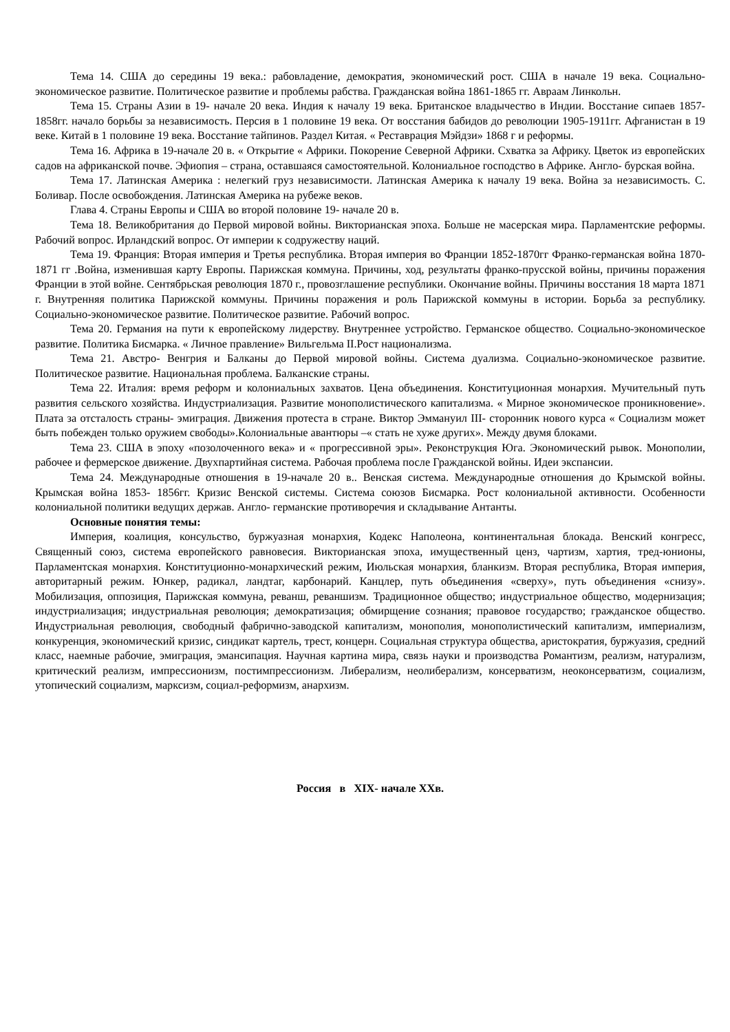Тема 14. США до середины 19 века.: рабовладение, демократия, экономический рост. США в начале 19 века. Социально-экономическое развитие. Политическое развитие и проблемы рабства. Гражданская война 1861-1865 гг. Авраам Линкольн.
Тема 15. Страны Азии в 19- начале 20 века. Индия к началу 19 века. Британское владычество в Индии. Восстание сипаев 1857-1858гг. начало борьбы за независимость. Персия в 1 половине 19 века. От восстания бабидов до революции 1905-1911гг. Афганистан в 19 веке. Китай в 1 половине 19 века. Восстание тайпинов. Раздел Китая. « Реставрация Мэйдзи» 1868 г и реформы.
Тема 16. Африка в 19-начале 20 в. « Открытие « Африки. Покорение Северной Африки. Схватка за Африку. Цветок из европейских садов на африканской почве. Эфиопия – страна, оставшаяся самостоятельной. Колониальное господство в Африке. Англо- бурская война.
Тема 17. Латинская Америка : нелегкий груз независимости. Латинская Америка к началу 19 века. Война за независимость. С. Боливар. После освобождения. Латинская Америка на рубеже веков.
Глава 4. Страны Европы и США во второй половине 19- начале 20 в.
Тема 18. Великобритания до Первой мировой войны. Викторианская эпоха. Больше не масерская мира. Парламентские реформы. Рабочий вопрос. Ирландский вопрос. От империи к содружеству наций.
Тема 19. Франция: Вторая империя и Третья республика. Вторая империя во Франции 1852-1870гг Франко-германская война 1870-1871 гг .Война, изменившая карту Европы. Парижская коммуна. Причины, ход, результаты франко-прусской войны, причины поражения Франции в этой войне. Сентябрьская революция 1870 г., провозглашение республики. Окончание войны. Причины восстания 18 марта 1871 г. Внутренняя политика Парижской коммуны. Причины поражения и роль Парижской коммуны в истории. Борьба за республику. Социально-экономическое развитие. Политическое развитие. Рабочий вопрос.
Тема 20. Германия на пути к европейскому лидерству. Внутреннее устройство. Германское общество. Социально-экономическое развитие. Политика Бисмарка. « Личное правление» Вильгельма II.Рост национализма.
Тема 21. Австро- Венгрия и Балканы до Первой мировой войны. Система дуализма. Социально-экономическое развитие. Политическое развитие. Национальная проблема. Балканские страны.
Тема 22. Италия: время реформ и колониальных захватов. Цена объединения. Конституционная монархия. Мучительный путь развития сельского хозяйства. Индустриализация. Развитие монополистического капитализма. « Мирное экономическое проникновение». Плата за отсталость страны- эмиграция. Движения протеста в стране. Виктор Эммануил III- сторонник нового курса « Социализм может быть побежден только оружием свободы».Колониальные авантюры –« стать не хуже других». Между двумя блоками.
Тема 23. США в эпоху «позолоченного века» и « прогрессивной эры». Реконструкция Юга. Экономический рывок. Монополии, рабочее и фермерское движение. Двухпартийная система. Рабочая проблема после Гражданской войны. Идеи экспансии.
Тема 24. Международные отношения в 19-начале 20 в.. Венская система. Международные отношения до Крымской войны. Крымская война 1853- 1856гг. Кризис Венской системы. Система союзов Бисмарка. Рост колониальной активности. Особенности колониальной политики ведущих держав. Англо- германские противоречия и складывание Антанты.
Основные понятия темы:
Империя, коалиция, консульство, буржуазная монархия, Кодекс Наполеона, континентальная блокада. Венский конгресс, Священный союз, система европейского равновесия. Викторианская эпоха, имущественный ценз, чартизм, хартия, тред-юнионы, Парламентская монархия. Конституционно-монархический режим, Июльская монархия, бланкизм. Вторая республика, Вторая империя, авторитарный режим. Юнкер, радикал, ландтаг, карбонарий. Канцлер, путь объединения «сверху», путь объединения «снизу». Мобилизация, оппозиция, Парижская коммуна, реванш, реваншизм. Традиционное общество; индустриальное общество, модернизация; индустриализация; индустриальная революция; демократизация; обмирщение сознания; правовое государство; гражданское общество. Индустриальная революция, свободный фабрично-заводской капитализм, монополия, монополистический капитализм, империализм, конкуренция, экономический кризис, синдикат картель, трест, концерн. Социальная структура общества, аристократия, буржуазия, средний класс, наемные рабочие, эмиграция, эмансипация. Научная картина мира, связь науки и производства Романтизм, реализм, натурализм, критический реализм, импрессионизм, постимпрессионизм. Либерализм, неолиберализм, консерватизм, неоконсерватизм, социализм, утопический социализм, марксизм, социал-реформизм, анархизм.
Россия в XIX- начале XXв.